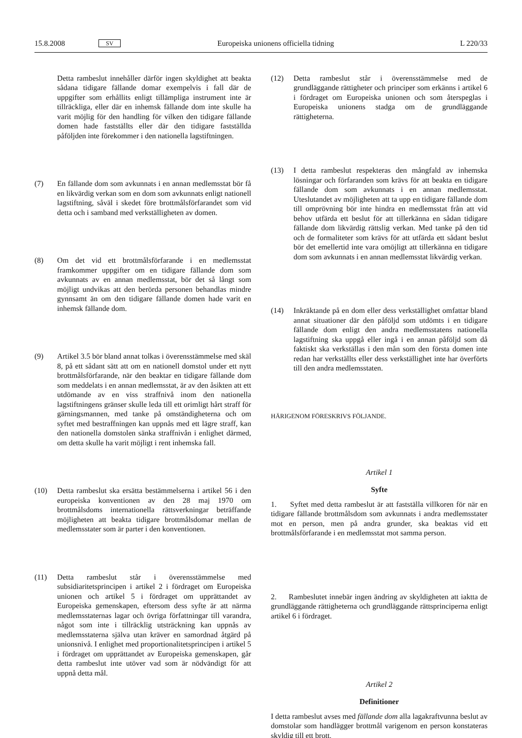15.8.2008 SV Europeiska unionens officiella tidning L 220/33
Detta rambeslut innehåller därför ingen skyldighet att beakta sådana tidigare fällande domar exempelvis i fall där de uppgifter som erhållits enligt tillämpliga instrument inte är tillräckliga, eller där en inhemsk fällande dom inte skulle ha varit möjlig för den handling för vilken den tidigare fällande domen hade fastställts eller där den tidigare fastställda påföljden inte förekommer i den nationella lagstiftningen.
(7) En fällande dom som avkunnats i en annan medlemsstat bör få en likvärdig verkan som en dom som avkunnats enligt nationell lagstiftning, såväl i skedet före brottmålsförfarandet som vid detta och i samband med verkställigheten av domen.
(8) Om det vid ett brottmålsförfarande i en medlemsstat framkommer uppgifter om en tidigare fällande dom som avkunnats av en annan medlemsstat, bör det så långt som möjligt undvikas att den berörda personen behandlas mindre gynnsamt än om den tidigare fällande domen hade varit en inhemsk fällande dom.
(9) Artikel 3.5 bör bland annat tolkas i överensstämmelse med skäl 8, på ett sådant sätt att om en nationell domstol under ett nytt brottmålsförfarande, när den beaktar en tidigare fällande dom som meddelats i en annan medlemsstat, är av den åsikten att ett utdömande av en viss straffnivå inom den nationella lagstiftningens gränser skulle leda till ett orimligt hårt straff för gärningsmannen, med tanke på omständigheterna och om syftet med bestraffningen kan uppnås med ett lägre straff, kan den nationella domstolen sänka straffnivån i enlighet därmed, om detta skulle ha varit möjligt i rent inhemska fall.
(10) Detta rambeslut ska ersätta bestämmelserna i artikel 56 i den europeiska konventionen av den 28 maj 1970 om brottmålsdoms internationella rättsverkningar beträffande möjligheten att beakta tidigare brottmålsdomar mellan de medlemsstater som är parter i den konventionen.
(11) Detta rambeslut står i överensstämmelse med subsidiaritetsprincipen i artikel 2 i fördraget om Europeiska unionen och artikel 5 i fördraget om upprättandet av Europeiska gemenskapen, eftersom dess syfte är att närma medlemsstaternas lagar och övriga författningar till varandra, något som inte i tillräcklig utsträckning kan uppnås av medlemsstaterna själva utan kräver en samordnad åtgärd på unionsnivå. I enlighet med proportionalitetsprincipen i artikel 5 i fördraget om upprättandet av Europeiska gemenskapen, går detta rambeslut inte utöver vad som är nödvändigt för att uppnå detta mål.
(12) Detta rambeslut står i överensstämmelse med de grundläggande rättigheter och principer som erkänns i artikel 6 i fördraget om Europeiska unionen och som återspeglas i Europeiska unionens stadga om de grundläggande rättigheterna.
(13) I detta rambeslut respekteras den mångfald av inhemska lösningar och förfaranden som krävs för att beakta en tidigare fällande dom som avkunnats i en annan medlemsstat. Uteslutandet av möjligheten att ta upp en tidigare fällande dom till omprövning bör inte hindra en medlemsstat från att vid behov utfärda ett beslut för att tillerkänna en sådan tidigare fällande dom likvärdig rättslig verkan. Med tanke på den tid och de formaliteter som krävs för att utfärda ett sådant beslut bör det emellertid inte vara omöjligt att tillerkänna en tidigare dom som avkunnats i en annan medlemsstat likvärdig verkan.
(14) Inkräktande på en dom eller dess verkställighet omfattar bland annat situationer där den påföljd som utdömts i en tidigare fällande dom enligt den andra medlemsstatens nationella lagstiftning ska uppgå eller ingå i en annan påföljd som då faktiskt ska verkställas i den mån som den första domen inte redan har verkställts eller dess verkställighet inte har överförts till den andra medlemsstaten.
HÄRIGENOM FÖRESKRIVS FÖLJANDE.
Artikel 1
Syfte
1. Syftet med detta rambeslut är att fastställa villkoren för när en tidigare fällande brottmålsdom som avkunnats i andra medlemsstater mot en person, men på andra grunder, ska beaktas vid ett brottmålsförfarande i en medlemsstat mot samma person.
2. Rambeslutet innebär ingen ändring av skyldigheten att iaktta de grundläggande rättigheterna och grundläggande rättsprinciperna enligt artikel 6 i fördraget.
Artikel 2
Definitioner
I detta rambeslut avses med fällande dom alla lagakraftvunna beslut av domstolar som handlägger brottmål varigenom en person konstateras skyldig till ett brott.